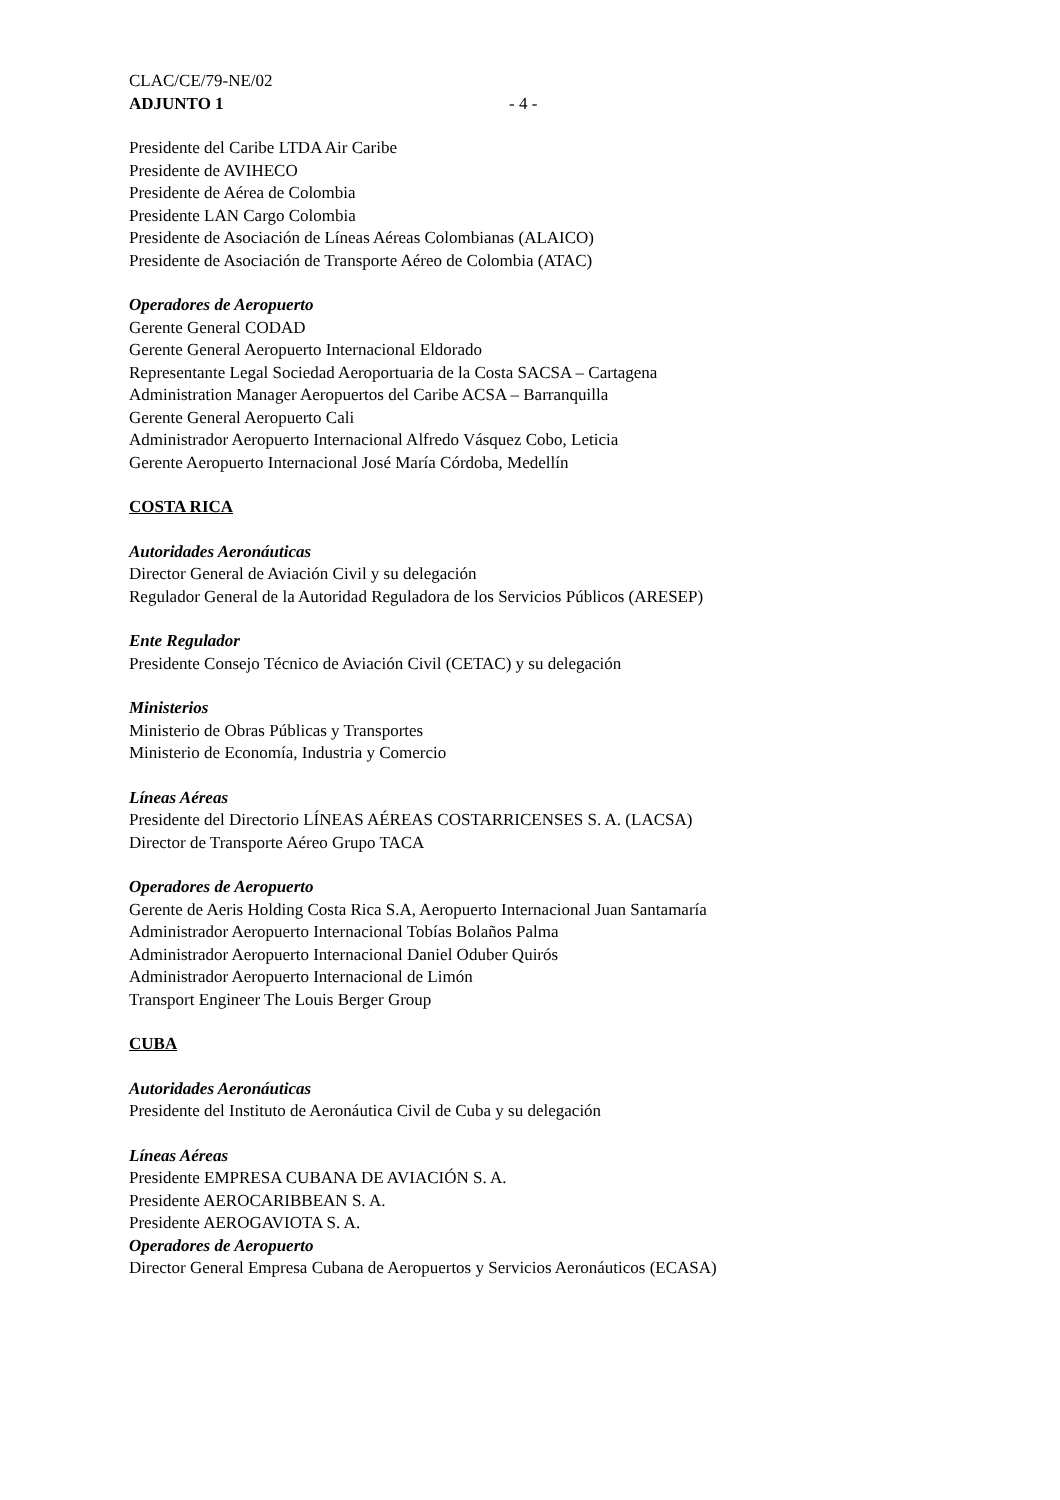CLAC/CE/79-NE/02
ADJUNTO 1 - 4 -
Presidente del Caribe LTDA Air Caribe
Presidente de AVIHECO
Presidente de Aérea de Colombia
Presidente LAN Cargo Colombia
Presidente de Asociación de Líneas Aéreas Colombianas (ALAICO)
Presidente de Asociación de Transporte Aéreo de Colombia (ATAC)
Operadores de Aeropuerto
Gerente General CODAD
Gerente General Aeropuerto Internacional Eldorado
Representante Legal Sociedad Aeroportuaria de la Costa SACSA – Cartagena
Administration Manager Aeropuertos del Caribe ACSA – Barranquilla
Gerente General Aeropuerto Cali
Administrador Aeropuerto Internacional Alfredo Vásquez Cobo, Leticia
Gerente Aeropuerto Internacional José María Córdoba, Medellín
COSTA RICA
Autoridades Aeronáuticas
Director General de Aviación Civil y su delegación
Regulador General de la Autoridad Reguladora de los Servicios Públicos (ARESEP)
Ente Regulador
Presidente Consejo Técnico de Aviación Civil (CETAC) y su delegación
Ministerios
Ministerio de Obras Públicas y Transportes
Ministerio de Economía, Industria y Comercio
Líneas Aéreas
Presidente del Directorio LÍNEAS AÉREAS COSTARRICENSES S. A. (LACSA)
Director de Transporte Aéreo Grupo TACA
Operadores de Aeropuerto
Gerente de Aeris Holding Costa Rica S.A, Aeropuerto Internacional Juan Santamaría
Administrador Aeropuerto Internacional Tobías Bolaños Palma
Administrador Aeropuerto Internacional Daniel Oduber Quirós
Administrador Aeropuerto Internacional de Limón
Transport Engineer The Louis Berger Group
CUBA
Autoridades Aeronáuticas
Presidente del Instituto de Aeronáutica Civil de Cuba y su delegación
Líneas Aéreas
Presidente EMPRESA CUBANA DE AVIACIÓN S. A.
Presidente AEROCARIBBEAN S. A.
Presidente AEROGAVIOTA S. A.
Operadores de Aeropuerto
Director General Empresa Cubana de Aeropuertos y Servicios Aeronáuticos (ECASA)